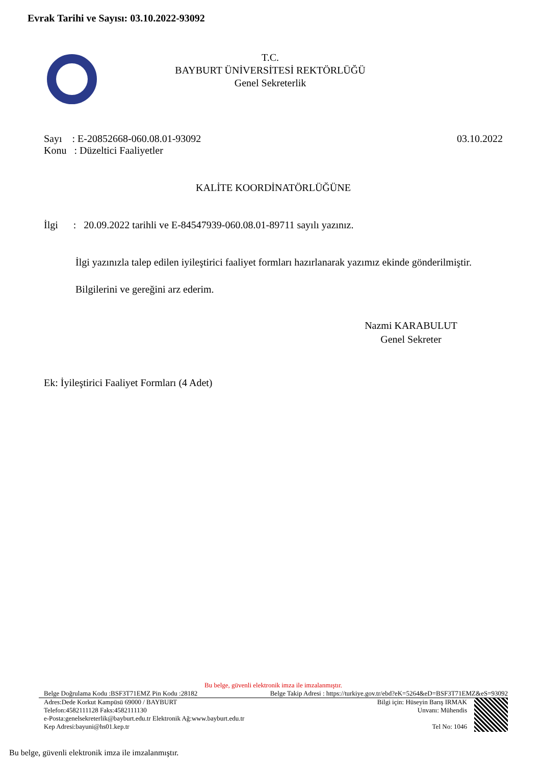Evrak Tarihi ve Sayısı: 03.10.2022-93092
T.C.
BAYBURT ÜNİVERSİTESİ REKTÖRLÜĞÜ
Genel Sekreterlik
Sayı : E-20852668-060.08.01-93092 03.10.2022
Konu : Düzeltici Faaliyetler
KALİTE KOORDİNATÖRLÜĞÜNE
İlgi : 20.09.2022 tarihli ve E-84547939-060.08.01-89711 sayılı yazınız.
İlgi yazınızla talep edilen iyileştirici faaliyet formları hazırlanarak yazımız ekinde gönderilmiştir.
Bilgilerini ve gereğini arz ederim.
Nazmi KARABULUT
Genel Sekreter
Ek: İyileştirici Faaliyet Formları (4 Adet)
Bu belge, güvenli elektronik imza ile imzalanmıştır.
Belge Doğrulama Kodu :BSF3T71EMZ Pin Kodu :28182 Belge Takip Adresi : https://turkiye.gov.tr/ebd?eK=5264&eD=BSF3T71EMZ&eS=93092
Adres:Dede Korkut Kampüsü 69000 / BAYBURT
Telefon:4582111128 Faks:4582111130
e-Posta:genelsekreterlik@bayburt.edu.tr Elektronik Ağ:www.bayburt.edu.tr
Kep Adresi:bayuni@hs01.kep.tr
Bilgi için: Hüseyin Barış IRMAK
Unvanı: Mühendis
Tel No: 1046
Bu belge, güvenli elektronik imza ile imzalanmıştır.